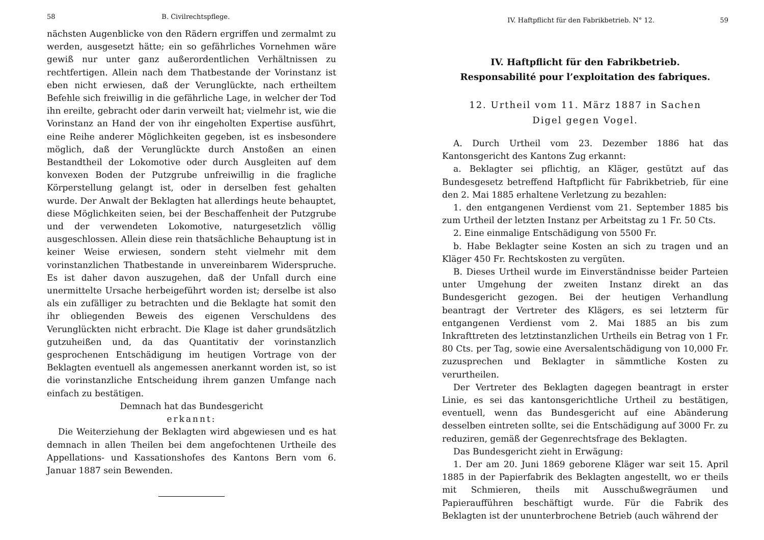58 B. Civilrechtspflege.
nächsten Augenblicke von den Rädern ergriffen und zermalmt zu werden, ausgesetzt hätte; ein so gefährliches Vornehmen wäre gewiß nur unter ganz außerordentlichen Verhältnissen zu rechtfertigen. Allein nach dem Thatbestande der Vorinstanz ist eben nicht erwiesen, daß der Verunglückte, nach ertheiltem Befehle sich freiwillig in die gefährliche Lage, in welcher der Tod ihn ereilte, gebracht oder darin verweilt hat; vielmehr ist, wie die Vorinstanz an Hand der von ihr eingeholten Expertise ausführt, eine Reihe anderer Möglichkeiten gegeben, ist es insbesondere möglich, daß der Verunglückte durch Anstoßen an einen Bestandtheil der Lokomotive oder durch Ausgleiten auf dem konvexen Boden der Putzgrube unfreiwillig in die fragliche Körperstellung gelangt ist, oder in derselben fest gehalten wurde. Der Anwalt der Beklagten hat allerdings heute behauptet, diese Möglichkeiten seien, bei der Beschaffenheit der Putzgrube und der verwendeten Lokomotive, naturgesetzlich völlig ausgeschlossen. Allein diese rein thatsächliche Behauptung ist in keiner Weise erwiesen, sondern steht vielmehr mit dem vorinstanzlichen Thatbestande in unvereinbarem Widerspruche. Es ist daher davon auszugehen, daß der Unfall durch eine unermittelte Ursache herbeigeführt worden ist; derselbe ist also als ein zufälliger zu betrachten und die Beklagte hat somit den ihr obliegenden Beweis des eigenen Verschuldens des Verunglückten nicht erbracht. Die Klage ist daher grundsätzlich gutzuheißen und, da das Quantitativ der vorinstanzlich gesprochenen Entschädigung im heutigen Vortrage von der Beklagten eventuell als angemessen anerkannt worden ist, so ist die vorinstanzliche Entscheidung ihrem ganzen Umfange nach einfach zu bestätigen.
Demnach hat das Bundesgericht
erkannt:
Die Weiterziehung der Beklagten wird abgewiesen und es hat demnach in allen Theilen bei dem angefochtenen Urtheile des Appellations- und Kassationshofes des Kantons Bern vom 6. Januar 1887 sein Bewenden.
IV. Haftpflicht für den Fabrikbetrieb. N° 12. 59
IV. Haftpflicht für den Fabrikbetrieb.
Responsabilité pour l’exploitation des fabriques.
12. Urtheil vom 11. März 1887 in Sachen
Digel gegen Vogel.
A. Durch Urtheil vom 23. Dezember 1886 hat das Kantonsgericht des Kantons Zug erkannt:
a. Beklagter sei pflichtig, an Kläger, gestützt auf das Bundesgesetz betreffend Haftpflicht für Fabrikbetrieb, für eine den 2. Mai 1885 erhaltene Verletzung zu bezahlen:
1. den entgangenen Verdienst vom 21. September 1885 bis zum Urtheil der letzten Instanz per Arbeitstag zu 1 Fr. 50 Cts.
2. Eine einmalige Entschädigung von 5500 Fr.
b. Habe Beklagter seine Kosten an sich zu tragen und an Kläger 450 Fr. Rechtskosten zu vergüten.
B. Dieses Urtheil wurde im Einverständnisse beider Parteien unter Umgehung der zweiten Instanz direkt an das Bundesgericht gezogen. Bei der heutigen Verhandlung beantragt der Vertreter des Klägers, es sei letzterm für entgangenen Verdienst vom 2. Mai 1885 an bis zum Inkrafttreten des letztinstanzlichen Urtheils ein Betrag von 1 Fr. 80 Cts. per Tag, sowie eine Aversalentschädigung von 10,000 Fr. zuzusprechen und Beklagter in sämmtliche Kosten zu verurtheilen.
Der Vertreter des Beklagten dagegen beantragt in erster Linie, es sei das kantonsgerichtliche Urtheil zu bestätigen, eventuell, wenn das Bundesgericht auf eine Abänderung desselben eintreten sollte, sei die Entschädigung auf 3000 Fr. zu reduziren, gemäß der Gegenrechtsfrage des Beklagten.
Das Bundesgericht zieht in Erwägung:
1. Der am 20. Juni 1869 geborene Kläger war seit 15. April 1885 in der Papierfabrik des Beklagten angestellt, wo er theils mit Schmieren, theils mit Ausschußwegräumen und Papieraufführen beschäftigt wurde. Für die Fabrik des Beklagten ist der ununterbrochene Betrieb (auch während der